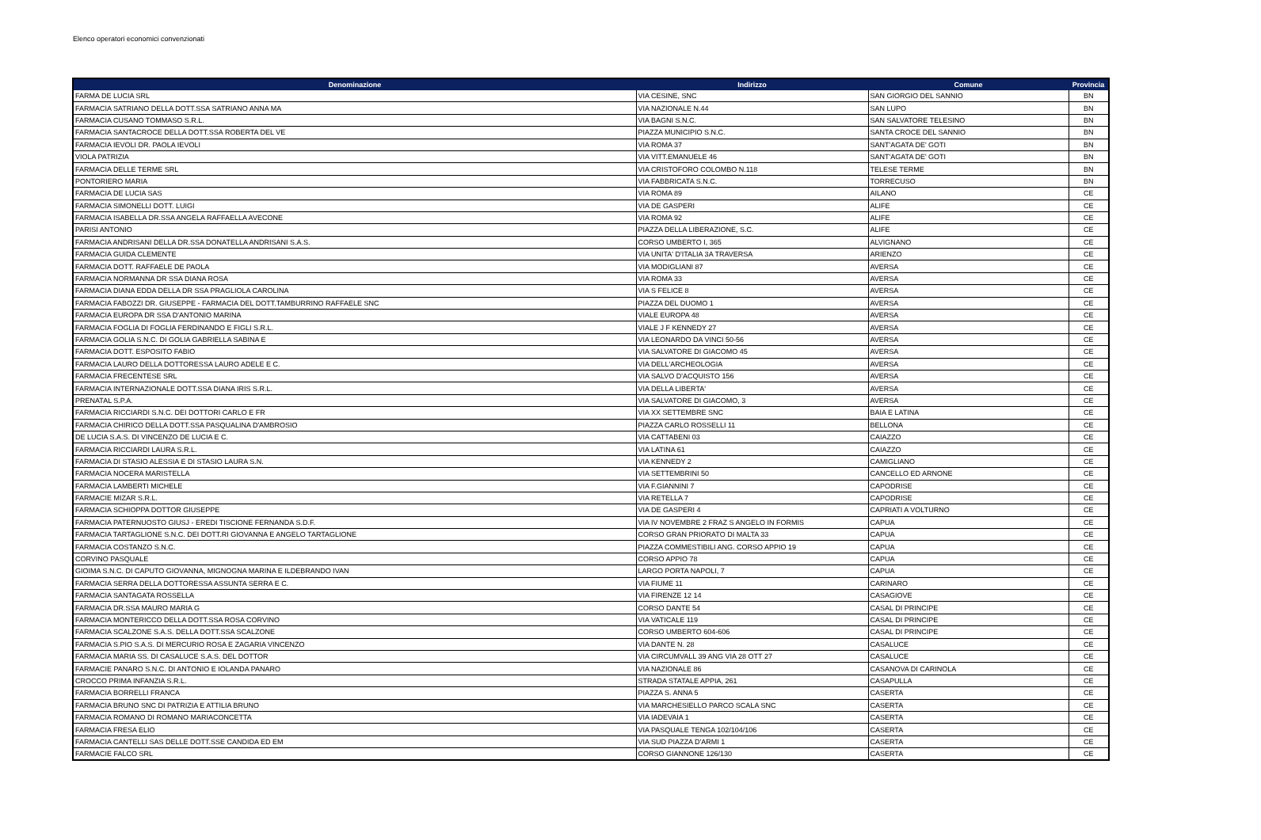Elenco operatori economici convenzionati
| Denominazione | Indirizzo | Comune | Provincia |
| --- | --- | --- | --- |
| FARMA DE LUCIA SRL | VIA CESINE, SNC | SAN GIORGIO DEL SANNIO | BN |
| FARMACIA SATRIANO DELLA DOTT.SSA SATRIANO ANNA MA | VIA NAZIONALE N.44 | SAN LUPO | BN |
| FARMACIA CUSANO TOMMASO S.R.L. | VIA BAGNI S.N.C. | SAN SALVATORE TELESINO | BN |
| FARMACIA SANTACROCE DELLA DOTT.SSA ROBERTA DEL VE | PIAZZA MUNICIPIO S.N.C. | SANTA CROCE DEL SANNIO | BN |
| FARMACIA IEVOLI DR. PAOLA IEVOLI | VIA ROMA 37 | SANT'AGATA DE' GOTI | BN |
| VIOLA PATRIZIA | VIA VITT.EMANUELE 46 | SANT'AGATA DE' GOTI | BN |
| FARMACIA DELLE TERME SRL | VIA CRISTOFORO COLOMBO N.118 | TELESE TERME | BN |
| PONTORIERO MARIA | VIA FABBRICATA S.N.C. | TORRECUSO | BN |
| FARMACIA DE LUCIA SAS | VIA ROMA 89 | AILANO | CE |
| FARMACIA SIMONELLI DOTT. LUIGI | VIA DE GASPERI | ALIFE | CE |
| FARMACIA ISABELLA DR.SSA ANGELA RAFFAELLA AVECONE | VIA ROMA 92 | ALIFE | CE |
| PARISI ANTONIO | PIAZZA DELLA LIBERAZIONE, S.C. | ALIFE | CE |
| FARMACIA ANDRISANI DELLA DR.SSA DONATELLA ANDRISANI S.A.S. | CORSO UMBERTO I, 365 | ALVIGNANO | CE |
| FARMACIA GUIDA CLEMENTE | VIA UNITA' D'ITALIA 3A TRAVERSA | ARIENZO | CE |
| FARMACIA DOTT. RAFFAELE DE PAOLA | VIA MODIGLIANI 87 | AVERSA | CE |
| FARMACIA NORMANNA DR SSA DIANA ROSA | VIA ROMA 33 | AVERSA | CE |
| FARMACIA DIANA EDDA DELLA DR SSA PRAGLIOLA CAROLINA | VIA S FELICE 8 | AVERSA | CE |
| FARMACIA FABOZZI DR. GIUSEPPE - FARMACIA DEL DOTT.TAMBURRINO RAFFAELE SNC | PIAZZA DEL DUOMO 1 | AVERSA | CE |
| FARMACIA EUROPA DR SSA D'ANTONIO MARINA | VIALE EUROPA 48 | AVERSA | CE |
| FARMACIA FOGLIA DI FOGLIA FERDINANDO E FIGLI S.R.L. | VIALE J F KENNEDY 27 | AVERSA | CE |
| FARMACIA GOLIA S.N.C. DI GOLIA GABRIELLA SABINA E | VIA LEONARDO DA VINCI 50-56 | AVERSA | CE |
| FARMACIA DOTT. ESPOSITO FABIO | VIA SALVATORE DI GIACOMO 45 | AVERSA | CE |
| FARMACIA LAURO DELLA DOTTORESSA LAURO ADELE E C. | VIA DELL'ARCHEOLOGIA | AVERSA | CE |
| FARMACIA FRECENTESE SRL | VIA SALVO D'ACQUISTO 156 | AVERSA | CE |
| FARMACIA INTERNAZIONALE DOTT.SSA DIANA IRIS S.R.L. | VIA DELLA LIBERTA' | AVERSA | CE |
| PRENATAL S.P.A. | VIA SALVATORE DI GIACOMO, 3 | AVERSA | CE |
| FARMACIA RICCIARDI S.N.C. DEI DOTTORI CARLO E FR | VIA XX SETTEMBRE SNC | BAIA E LATINA | CE |
| FARMACIA CHIRICO DELLA DOTT.SSA PASQUALINA D'AMBROSIO | PIAZZA CARLO ROSSELLI 11 | BELLONA | CE |
| DE LUCIA S.A.S. DI VINCENZO DE LUCIA E C. | VIA CATTABENI 03 | CAIAZZO | CE |
| FARMACIA RICCIARDI LAURA S.R.L. | VIA LATINA 61 | CAIAZZO | CE |
| FARMACIA DI STASIO ALESSIA E DI STASIO LAURA S.N. | VIA KENNEDY 2 | CAMIGLIANO | CE |
| FARMACIA NOCERA MARISTELLA | VIA SETTEMBRINI 50 | CANCELLO ED ARNONE | CE |
| FARMACIA LAMBERTI MICHELE | VIA F.GIANNINI 7 | CAPODRISE | CE |
| FARMACIE MIZAR S.R.L. | VIA RETELLA 7 | CAPODRISE | CE |
| FARMACIA SCHIOPPA DOTTOR GIUSEPPE | VIA DE GASPERI 4 | CAPRIATI A VOLTURNO | CE |
| FARMACIA PATERNUOSTO GIUSJ - EREDI TISCIONE FERNANDA S.D.F. | VIA IV NOVEMBRE 2 FRAZ S ANGELO IN FORMIS | CAPUA | CE |
| FARMACIA TARTAGLIONE S.N.C. DEI DOTT.RI GIOVANNA E ANGELO TARTAGLIONE | CORSO GRAN PRIORATO DI MALTA 33 | CAPUA | CE |
| FARMACIA COSTANZO S.N.C. | PIAZZA COMMESTIBILI ANG. CORSO APPIO 19 | CAPUA | CE |
| CORVINO PASQUALE | CORSO APPIO 78 | CAPUA | CE |
| GIOIMA S.N.C. DI CAPUTO GIOVANNA, MIGNOGNA MARINA E ILDEBRANDO IVAN | LARGO PORTA NAPOLI, 7 | CAPUA | CE |
| FARMACIA SERRA DELLA DOTTORESSA ASSUNTA SERRA E C. | VIA FIUME 11 | CARINARO | CE |
| FARMACIA SANTAGATA ROSSELLA | VIA FIRENZE 12 14 | CASAGIOVE | CE |
| FARMACIA DR.SSA MAURO MARIA G | CORSO DANTE 54 | CASAL DI PRINCIPE | CE |
| FARMACIA MONTERICCO DELLA DOTT.SSA ROSA CORVINO | VIA VATICALE 119 | CASAL DI PRINCIPE | CE |
| FARMACIA SCALZONE S.A.S. DELLA DOTT.SSA SCALZONE | CORSO UMBERTO 604-606 | CASAL DI PRINCIPE | CE |
| FARMACIA S.PIO S.A.S. DI MERCURIO ROSA E ZAGARIA VINCENZO | VIA DANTE N. 28 | CASALUCE | CE |
| FARMACIA MARIA SS. DI CASALUCE S.A.S. DEL DOTTOR | VIA CIRCUMVALL 39 ANG VIA 28 OTT 27 | CASALUCE | CE |
| FARMACIE PANARO S.N.C. DI ANTONIO E IOLANDA PANARO | VIA NAZIONALE 86 | CASANOVA DI CARINOLA | CE |
| CROCCO PRIMA INFANZIA S.R.L. | STRADA STATALE APPIA, 261 | CASAPULLA | CE |
| FARMACIA BORRELLI FRANCA | PIAZZA S. ANNA 5 | CASERTA | CE |
| FARMACIA BRUNO SNC DI PATRIZIA E ATTILIA BRUNO | VIA MARCHESIELLO PARCO SCALA SNC | CASERTA | CE |
| FARMACIA ROMANO DI ROMANO MARIACONCETTA | VIA IADEVAIA 1 | CASERTA | CE |
| FARMACIA FRESA ELIO | VIA PASQUALE TENGA 102/104/106 | CASERTA | CE |
| FARMACIA CANTELLI SAS DELLE DOTT.SSE CANDIDA ED EM | VIA SUD PIAZZA D'ARMI 1 | CASERTA | CE |
| FARMACIE FALCO SRL | CORSO GIANNONE 126/130 | CASERTA | CE |